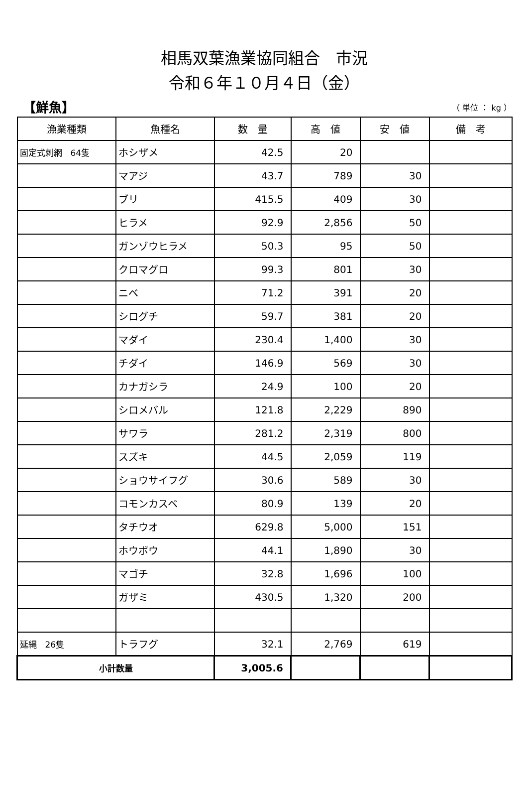相馬双葉漁業協同組合　市況
令和６年１０月４日（金）
【鮮魚】 （ 単位 ： kg ）
| 漁業種類 | 魚種名 | 数 量 | 高 値 | 安 値 | 備 考 |
| --- | --- | --- | --- | --- | --- |
| 固定式刺網 64隻 | ホシザメ | 42.5 | 20 | | |
| | マアジ | 43.7 | 789 | 30 | |
| | ブリ | 415.5 | 409 | 30 | |
| | ヒラメ | 92.9 | 2,856 | 50 | |
| | ガンゾウヒラメ | 50.3 | 95 | 50 | |
| | クロマグロ | 99.3 | 801 | 30 | |
| | ニベ | 71.2 | 391 | 20 | |
| | シログチ | 59.7 | 381 | 20 | |
| | マダイ | 230.4 | 1,400 | 30 | |
| | チダイ | 146.9 | 569 | 30 | |
| | カナガシラ | 24.9 | 100 | 20 | |
| | シロメバル | 121.8 | 2,229 | 890 | |
| | サワラ | 281.2 | 2,319 | 800 | |
| | スズキ | 44.5 | 2,059 | 119 | |
| | ショウサイフグ | 30.6 | 589 | 30 | |
| | コモンカスベ | 80.9 | 139 | 20 | |
| | タチウオ | 629.8 | 5,000 | 151 | |
| | ホウボウ | 44.1 | 1,890 | 30 | |
| | マゴチ | 32.8 | 1,696 | 100 | |
| | ガザミ | 430.5 | 1,320 | 200 | |
| 延縄 26隻 | トラフグ | 32.1 | 2,769 | 619 | |
| 小計数量 | | 3,005.6 | | | |